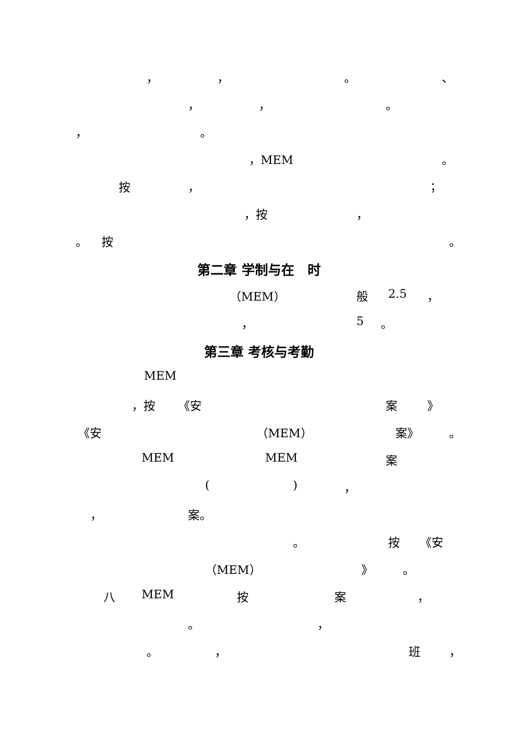， ， 。 、
， ， 。
， 。
，MEM 。
按 ， ；
，按 ，
。 按 。
第二章 学制与在　时
（MEM） 般 2.5 ，
， 5 。
第三章 考核与考勤
MEM
，按 《安 案 》
《安 （MEM） 案》 。
MEM MEM 案
( ) ，
， 案。
。 按 《安
（MEM） 》 。
八 MEM 按 案 ，
。 ，
。 ， 班 ，